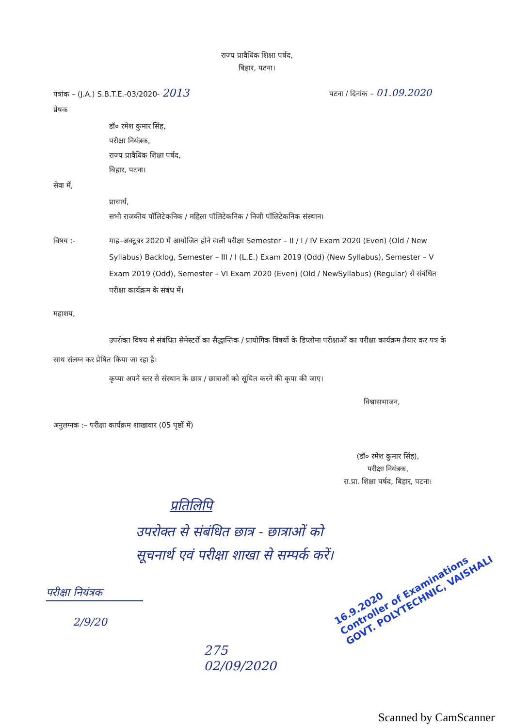राज्य प्रावैधिक शिक्षा पर्षद,
बिहार, पटना।
पत्रांक – (J.A.) S.B.T.E.-03/2020- 2013 पटना / दिनांक – 01.09.2020
प्रेषक
डॉ० रमेश कुमार सिंह,
परीक्षा नियंत्रक,
राज्य प्रावैधिक शिक्षा पर्षद,
बिहार, पटना।
सेवा में,
प्राचार्य,
सभी राजकीय पॉलिटेकनिक / महिला पॉलिटेकनिक / निजी पॉलिटेकनिक संस्थान।
विषय :- माह–अक्टूबर 2020 में आयोजित होने वाली परीक्षा Semester – II / I / IV Exam 2020 (Even) (Old / New Syllabus) Backlog, Semester – III / I (L.E.) Exam 2019 (Odd) (New Syllabus), Semester – V Exam 2019 (Odd), Semester – VI Exam 2020 (Even) (Old / NewSyllabus) (Regular) से संबंधित परीक्षा कार्यक्रम के संबंध में।
महाशय,
उपरोक्त विषय से संबंधित सेमेस्टरों का सैद्धान्तिक / प्रायोगिक विषयों के डिप्लोमा परीक्षाओं का परीक्षा कार्यक्रम तैयार कर पत्र के साथ संलग्न कर प्रेषित किया जा रहा है।
कृप्या अपने स्तर से संस्थान के छात्र / छात्राओं को सूचित करने की कृपा की जाए।
विश्वासभाजन,
अनुलग्नक :– परीक्षा कार्यक्रम शाखावार (05 पृष्ठों में)
(डॉ० रमेश कुमार सिंह),
परीक्षा नियंत्रक,
रा.प्रा. शिक्षा पर्षद, बिहार, पटना।
प्रतिलिपि
उपरोक्त से संबंधित छात्र - छात्राओं को
सूचनार्थ एवं परीक्षा शाखा से सम्पर्क करें।
परीक्षा नियंत्रक
2/9/20
275
02/09/2020
16.9.2020
Controller of Examinations
GOVT. POLYTECHNIC, VAISHALI
Scanned by CamScanner